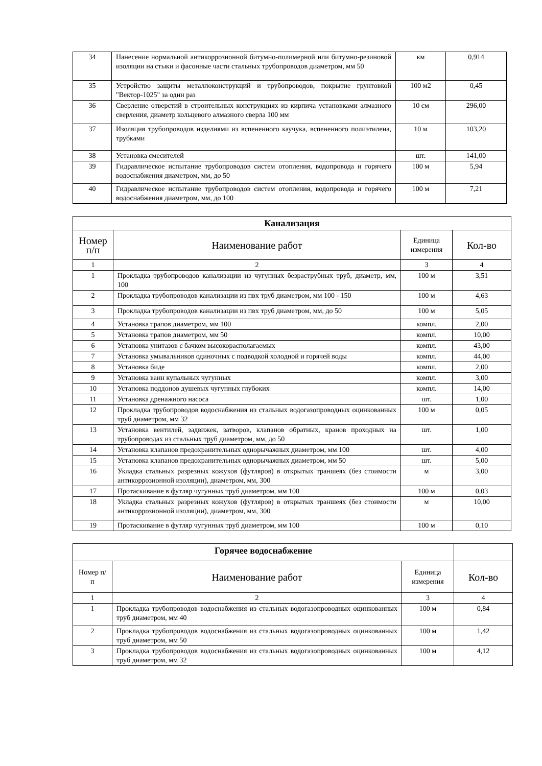| 34 | Нанесение нормальной антикоррозионной битумно-полимерной или битумно-резиновой изоляции на стыки и фасонные части стальных трубопроводов диаметром, мм 50 | км | 0,914 |
| 35 | Устройство защиты металлоконструкций и трубопроводов, покрытие грунтовкой "Вектор-1025" за один раз | 100 м2 | 0,45 |
| 36 | Сверление отверстий в строительных конструкциях из кирпича установками алмазного сверления, диаметр кольцевого алмазного сверла 100 мм | 10 см | 296,00 |
| 37 | Изоляция трубопроводов изделиями из вспененного каучука, вспененного полиэтилена, трубками | 10 м | 103,20 |
| 38 | Установка смесителей | шт. | 141,00 |
| 39 | Гидравлическое испытание трубопроводов систем отопления, водопровода и горячего водоснабжения диаметром, мм, до 50 | 100 м | 5,94 |
| 40 | Гидравлическое испытание трубопроводов систем отопления, водопровода и горячего водоснабжения диаметром, мм, до 100 | 100 м | 7,21 |
| Канализация | | | |
| Номер п/п | Наименование работ | Единица измерения | Кол-во |
| 1 | 2 | 3 | 4 |
| 1 | Прокладка трубопроводов канализации из чугунных безраструбных труб, диаметр, мм, 100 | 100 м | 3,51 |
| 2 | Прокладка трубопроводов канализации из пвх труб диаметром, мм 100 - 150 | 100 м | 4,63 |
| 3 | Прокладка трубопроводов канализации из пвх труб диаметром, мм, до 50 | 100 м | 5,05 |
| 4 | Установка трапов диаметром, мм 100 | компл. | 2,00 |
| 5 | Установка трапов диаметром, мм 50 | компл. | 10,00 |
| 6 | Установка унитазов с бачком высокорасполагаемых | компл. | 43,00 |
| 7 | Установка умывальников одиночных с подводкой холодной и горячей воды | компл. | 44,00 |
| 8 | Установка биде | компл. | 2,00 |
| 9 | Установка ванн купальных чугунных | компл. | 3,00 |
| 10 | Установка поддонов душевых чугунных глубоких | компл. | 14,00 |
| 11 | Установка дренажного насоса | шт. | 1,00 |
| 12 | Прокладка трубопроводов водоснабжения из стальных водогазопроводных оцинкованных труб диаметром, мм 32 | 100 м | 0,05 |
| 13 | Установка вентилей, задвижек, затворов, клапанов обратных, кранов проходных на трубопроводах из стальных труб диаметром, мм, до 50 | шт. | 1,00 |
| 14 | Установка клапанов предохранительных однорычажных диаметром, мм 100 | шт. | 4,00 |
| 15 | Установка клапанов предохранительных однорычажных диаметром, мм 50 | шт. | 5,00 |
| 16 | Укладка стальных разрезных кожухов (футляров) в открытых траншеях (без стоимости антикоррозионной изоляции), диаметром, мм, 300 | м | 3,00 |
| 17 | Протаскивание в футляр чугунных труб диаметром, мм 100 | 100 м | 0,03 |
| 18 | Укладка стальных разрезных кожухов (футляров) в открытых траншеях (без стоимости антикоррозионной изоляции), диаметром, мм, 300 | м | 10,00 |
| 19 | Протаскивание в футляр чугунных труб диаметром, мм 100 | 100 м | 0,10 |
| Горячее водоснабжение | | | |
| Номер п/п | Наименование работ | Единица измерения | Кол-во |
| 1 | 2 | 3 | 4 |
| 1 | Прокладка трубопроводов водоснабжения из стальных водогазопроводных оцинкованных труб диаметром, мм 40 | 100 м | 0,84 |
| 2 | Прокладка трубопроводов водоснабжения из стальных водогазопроводных оцинкованных труб диаметром, мм 50 | 100 м | 1,42 |
| 3 | Прокладка трубопроводов водоснабжения из стальных водогазопроводных оцинкованных труб диаметром, мм 32 | 100 м | 4,12 |